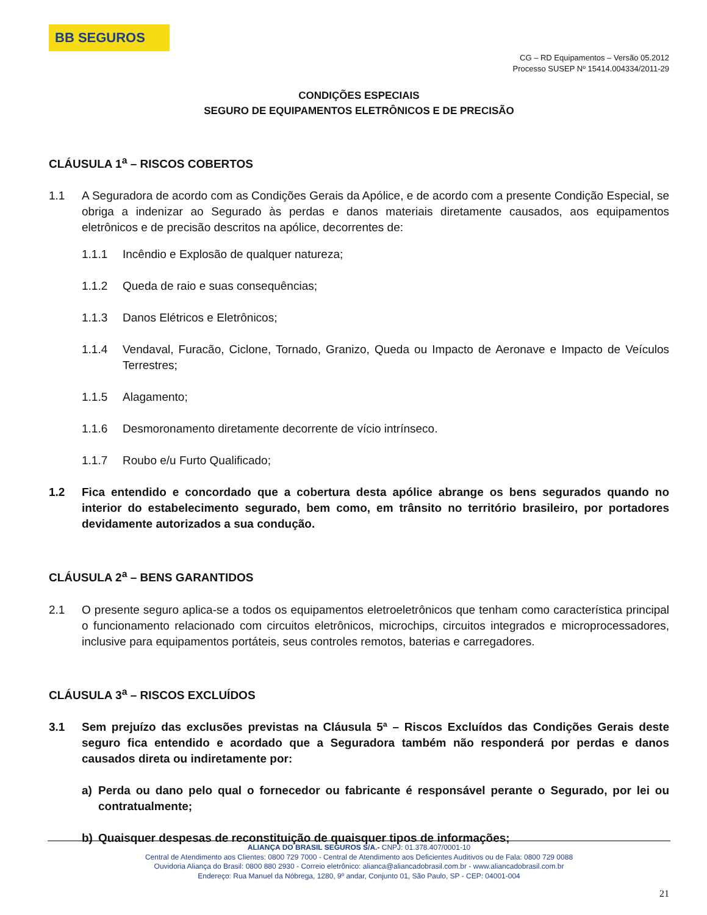BB SEGUROS
CG – RD Equipamentos – Versão 05.2012
Processo SUSEP Nº 15414.004334/2011-29
CONDIÇÕES ESPECIAIS
SEGURO DE EQUIPAMENTOS ELETRÔNICOS E DE PRECISÃO
CLÁUSULA 1<sup>a</sup> – RISCOS COBERTOS
1.1 A Seguradora de acordo com as Condições Gerais da Apólice, e de acordo com a presente Condição Especial, se obriga a indenizar ao Segurado às perdas e danos materiais diretamente causados, aos equipamentos eletrônicos e de precisão descritos na apólice, decorrentes de:
1.1.1 Incêndio e Explosão de qualquer natureza;
1.1.2 Queda de raio e suas consequências;
1.1.3 Danos Elétricos e Eletrônicos;
1.1.4 Vendaval, Furacão, Ciclone, Tornado, Granizo, Queda ou Impacto de Aeronave e Impacto de Veículos Terrestres;
1.1.5 Alagamento;
1.1.6 Desmoronamento diretamente decorrente de vício intrínseco.
1.1.7 Roubo e/u Furto Qualificado;
1.2 Fica entendido e concordado que a cobertura desta apólice abrange os bens segurados quando no interior do estabelecimento segurado, bem como, em trânsito no território brasileiro, por portadores devidamente autorizados a sua condução.
CLÁUSULA 2<sup>a</sup> – BENS GARANTIDOS
2.1 O presente seguro aplica-se a todos os equipamentos eletroeletrônicos que tenham como característica principal o funcionamento relacionado com circuitos eletrônicos, microchips, circuitos integrados e microprocessadores, inclusive para equipamentos portáteis, seus controles remotos, baterias e carregadores.
CLÁUSULA 3<sup>a</sup> – RISCOS EXCLUÍDOS
3.1 Sem prejuízo das exclusões previstas na Cláusula 5ª – Riscos Excluídos das Condições Gerais deste seguro fica entendido e acordado que a Seguradora também não responderá por perdas e danos causados direta ou indiretamente por:
a) Perda ou dano pelo qual o fornecedor ou fabricante é responsável perante o Segurado, por lei ou contratualmente;
b) Quaisquer despesas de reconstituição de quaisquer tipos de informações;
ALIANÇA DO BRASIL SEGUROS S/A.- CNPJ: 01.378.407/0001-10
Central de Atendimento aos Clientes: 0800 729 7000 - Central de Atendimento aos Deficientes Auditivos ou de Fala: 0800 729 0088
Ouvidoria Aliança do Brasil: 0800 880 2930 - Correio eletrônico: alianca@aliancadobrasil.com.br - www.aliancadobrasil.com.br
Endereço: Rua Manuel da Nóbrega, 1280, 9º andar, Conjunto 01, São Paulo, SP - CEP: 04001-004
21